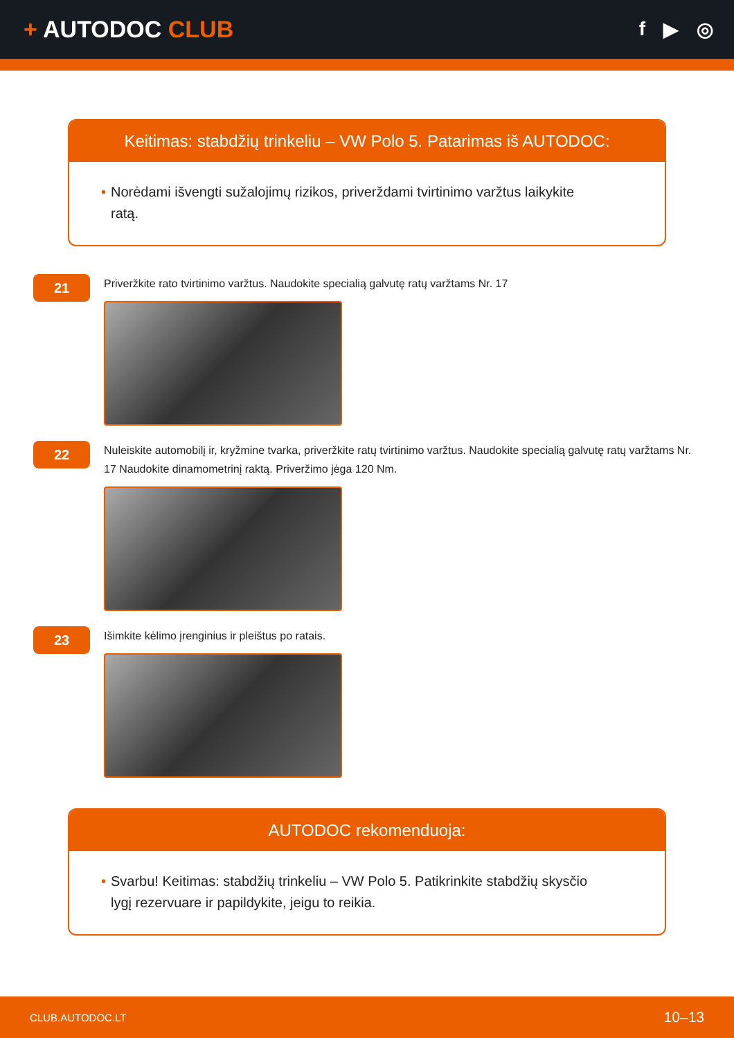+ AUTODOC CLUB
f ▶ ◎
Keitimas: stabdžių trinkeliu – VW Polo 5. Patarimas iš AUTODOC:
• Norėdami išvengti sužalojimų rizikos, priverždami tvirtinimo varžtus laikykite ratą.
21
Priveržkite rato tvirtinimo varžtus. Naudokite specialią galvutę ratų varžtams Nr. 17
22
Nuleiskite automobilį ir, kryžmine tvarka, priveržkite ratų tvirtinimo varžtus. Naudokite specialią galvutę ratų varžtams Nr. 17 Naudokite dinamometrinį raktą. Priveržimo jėga 120 Nm.
23
Išimkite kėlimo įrenginius ir pleištus po ratais.
AUTODOC rekomenduoja:
• Svarbu! Keitimas: stabdžių trinkeliu – VW Polo 5. Patikrinkite stabdžių skysčio lygį rezervuare ir papildykite, jeigu to reikia.
CLUB.AUTODOC.LT 10–13